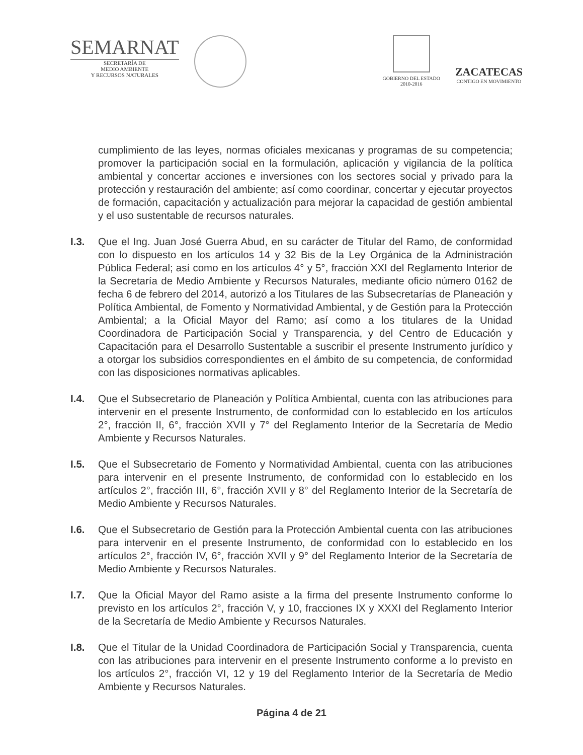SEMARNAT
SECRETARÍA DE
MEDIO AMBIENTE
Y RECURSOS NATURALES
GOBIERNO DEL ESTADO
2010-2016
ZACATECAS
CONTIGO EN MOVIMIENTO
cumplimiento de las leyes, normas oficiales mexicanas y programas de su competencia; promover la participación social en la formulación, aplicación y vigilancia de la política ambiental y concertar acciones e inversiones con los sectores social y privado para la protección y restauración del ambiente; así como coordinar, concertar y ejecutar proyectos de formación, capacitación y actualización para mejorar la capacidad de gestión ambiental y el uso sustentable de recursos naturales.
I.3. Que el Ing. Juan José Guerra Abud, en su carácter de Titular del Ramo, de conformidad con lo dispuesto en los artículos 14 y 32 Bis de la Ley Orgánica de la Administración Pública Federal; así como en los artículos 4° y 5°, fracción XXI del Reglamento Interior de la Secretaría de Medio Ambiente y Recursos Naturales, mediante oficio número 0162 de fecha 6 de febrero del 2014, autorizó a los Titulares de las Subsecretarías de Planeación y Política Ambiental, de Fomento y Normatividad Ambiental, y de Gestión para la Protección Ambiental; a la Oficial Mayor del Ramo; así como a los titulares de la Unidad Coordinadora de Participación Social y Transparencia, y del Centro de Educación y Capacitación para el Desarrollo Sustentable a suscribir el presente Instrumento jurídico y a otorgar los subsidios correspondientes en el ámbito de su competencia, de conformidad con las disposiciones normativas aplicables.
I.4. Que el Subsecretario de Planeación y Política Ambiental, cuenta con las atribuciones para intervenir en el presente Instrumento, de conformidad con lo establecido en los artículos 2°, fracción II, 6°, fracción XVII y 7° del Reglamento Interior de la Secretaría de Medio Ambiente y Recursos Naturales.
I.5. Que el Subsecretario de Fomento y Normatividad Ambiental, cuenta con las atribuciones para intervenir en el presente Instrumento, de conformidad con lo establecido en los artículos 2°, fracción III, 6°, fracción XVII y 8° del Reglamento Interior de la Secretaría de Medio Ambiente y Recursos Naturales.
I.6. Que el Subsecretario de Gestión para la Protección Ambiental cuenta con las atribuciones para intervenir en el presente Instrumento, de conformidad con lo establecido en los artículos 2°, fracción IV, 6°, fracción XVII y 9° del Reglamento Interior de la Secretaría de Medio Ambiente y Recursos Naturales.
I.7. Que la Oficial Mayor del Ramo asiste a la firma del presente Instrumento conforme lo previsto en los artículos 2°, fracción V, y 10, fracciones IX y XXXI del Reglamento Interior de la Secretaría de Medio Ambiente y Recursos Naturales.
I.8. Que el Titular de la Unidad Coordinadora de Participación Social y Transparencia, cuenta con las atribuciones para intervenir en el presente Instrumento conforme a lo previsto en los artículos 2°, fracción VI, 12 y 19 del Reglamento Interior de la Secretaría de Medio Ambiente y Recursos Naturales.
Página 4 de 21